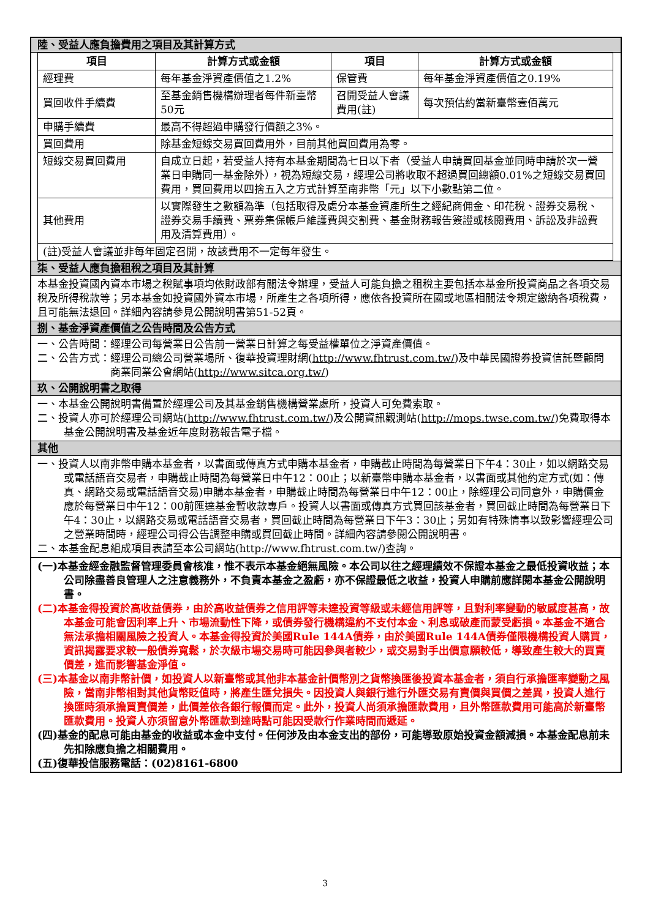陸、受益人應負擔費用之項目及其計算方式
| 項目 | 計算方式或金額 | 項目 | 計算方式或金額 |
| --- | --- | --- | --- |
| 經理費 | 每年基金淨資產價值之1.2% | 保管費 | 每年基金淨資產價值之0.19% |
| 買回收件手續費 | 至基金銷售機構辦理者每件新臺幣50元 | 召開受益人會議費用(註) | 每次預估約當新臺幣壹佰萬元 |
| 申購手續費 | 最高不得超過申購發行價額之3%。 | | |
| 買回費用 | 除基金短線交易買回費用外，目前其他買回費用為零。 | | |
| 短線交易買回費用 | 自成立日起，若受益人持有本基金期間為七日以下者（受益人申請買回基金並同時申請於次一營業日申購同一基金除外），視為短線交易，經理公司將收取不超過買回總額0.01%之短線交易買回費用，買回費用以四捨五入之方式計算至南非幣「元」以下小數點第二位。 | | |
| 其他費用 | 以實際發生之數額為準（包括取得及處分本基金資產所生之經紀商佣金、印花稅、證券交易稅、證券交易手續費、票券集保帳戶維護費與交割費、基金財務報告簽證或核閱費用、訴訟及非訟費用及清算費用）。 | | |
| (註)受益人會議並非每年固定召開，故該費用不一定每年發生。 | | | |
柒、受益人應負擔租稅之項目及其計算
本基金投資國內資本市場之稅賦事項均依財政部有關法令辦理，受益人可能負擔之租稅主要包括本基金所投資商品之各項交易稅及所得稅款等；另本基金如投資國外資本市場，所產生之各項所得，應依各投資所在國或地區相關法令規定繳納各項稅費，且可能無法退回。詳細內容請參見公開說明書第51-52頁。
捌、基金淨資產價值之公告時間及公告方式
一、公告時間：經理公司每營業日公告前一營業日計算之每受益權單位之淨資產價值。
二、公告方式：經理公司總公司營業場所、復華投資理財網(http://www.fhtrust.com.tw/)及中華民國證券投資信託暨顧問商業同業公會網站(http://www.sitca.org.tw/)
玖、公開說明書之取得
一、本基金公開說明書備置於經理公司及其基金銷售機構營業處所，投資人可免費索取。
二、投資人亦可於經理公司網站(http://www.fhtrust.com.tw/)及公開資訊觀測站(http://mops.twse.com.tw/)免費取得本基金公開說明書及基金近年度財務報告電子檔。
其他
一、投資人以南非幣申購本基金者，以書面或傳真方式申購本基金者，申購截止時間為每營業日下午4：30止，如以網路交易或電話語音交易者，申購截止時間為每營業日中午12：00止；以新臺幣申購本基金者，以書面或其他約定方式(如：傳真、網路交易或電話語音交易)申購本基金者，申購截止時間為每營業日中午12：00止，除經理公司同意外，申購價金應於每營業日中午12：00前匯達基金暫收款專戶。投資人以書面或傳真方式買回該基金者，買回截止時間為每營業日下午4：30止，以網路交易或電話語音交易者，買回截止時間為每營業日下午3：30止；另如有特殊情事以致影響經理公司之營業時間時，經理公司得公告調整申購或買回截止時間。詳細內容請參閱公開說明書。
二、本基金配息組成項目表請至本公司網站(http://www.fhtrust.com.tw/)查詢。
(一)本基金經金融監督管理委員會核准，惟不表示本基金絕無風險。本公司以往之經理績效不保證本基金之最低投資收益；本公司除盡善良管理人之注意義務外，不負責本基金之盈虧，亦不保證最低之收益，投資人申購前應詳閱本基金公開說明書。
(二)本基金得投資於高收益債券，由於高收益債券之信用評等未達投資等級或未經信用評等，且對利率變動的敏感度甚高，故本基金可能會因利率上升、市場流動性下降，或債券發行機構違約不支付本金、利息或破產而蒙受虧損。本基金不適合無法承擔相關風險之投資人。本基金得投資於美國Rule 144A債券，由於美國Rule 144A債券僅限機構投資人購買，資訊揭露要求較一般債券寬鬆，於次級市場交易時可能因參與者較少，或交易對手出價意願較低，導致產生較大的買賣價差，進而影響基金淨值。
(三)本基金以南非幣計價，如投資人以新臺幣或其他非本基金計價幣別之貨幣換匯後投資本基金者，須自行承擔匯率變動之風險，當南非幣相對其他貨幣貶值時，將產生匯兌損失。因投資人與銀行進行外匯交易有賣價與買價之差異，投資人進行換匯時須承擔買賣價差，此價差依各銀行報價而定。此外，投資人尚須承擔匯款費用，且外幣匯款費用可能高於新臺幣匯款費用。投資人亦須留意外幣匯款到達時點可能因受款行作業時間而遞延。
(四)基金的配息可能由基金的收益或本金中支付。任何涉及由本金支出的部份，可能導致原始投資金額減損。本基金配息前未先扣除應負擔之相關費用。
(五)復華投信服務電話：(02)8161-6800
3